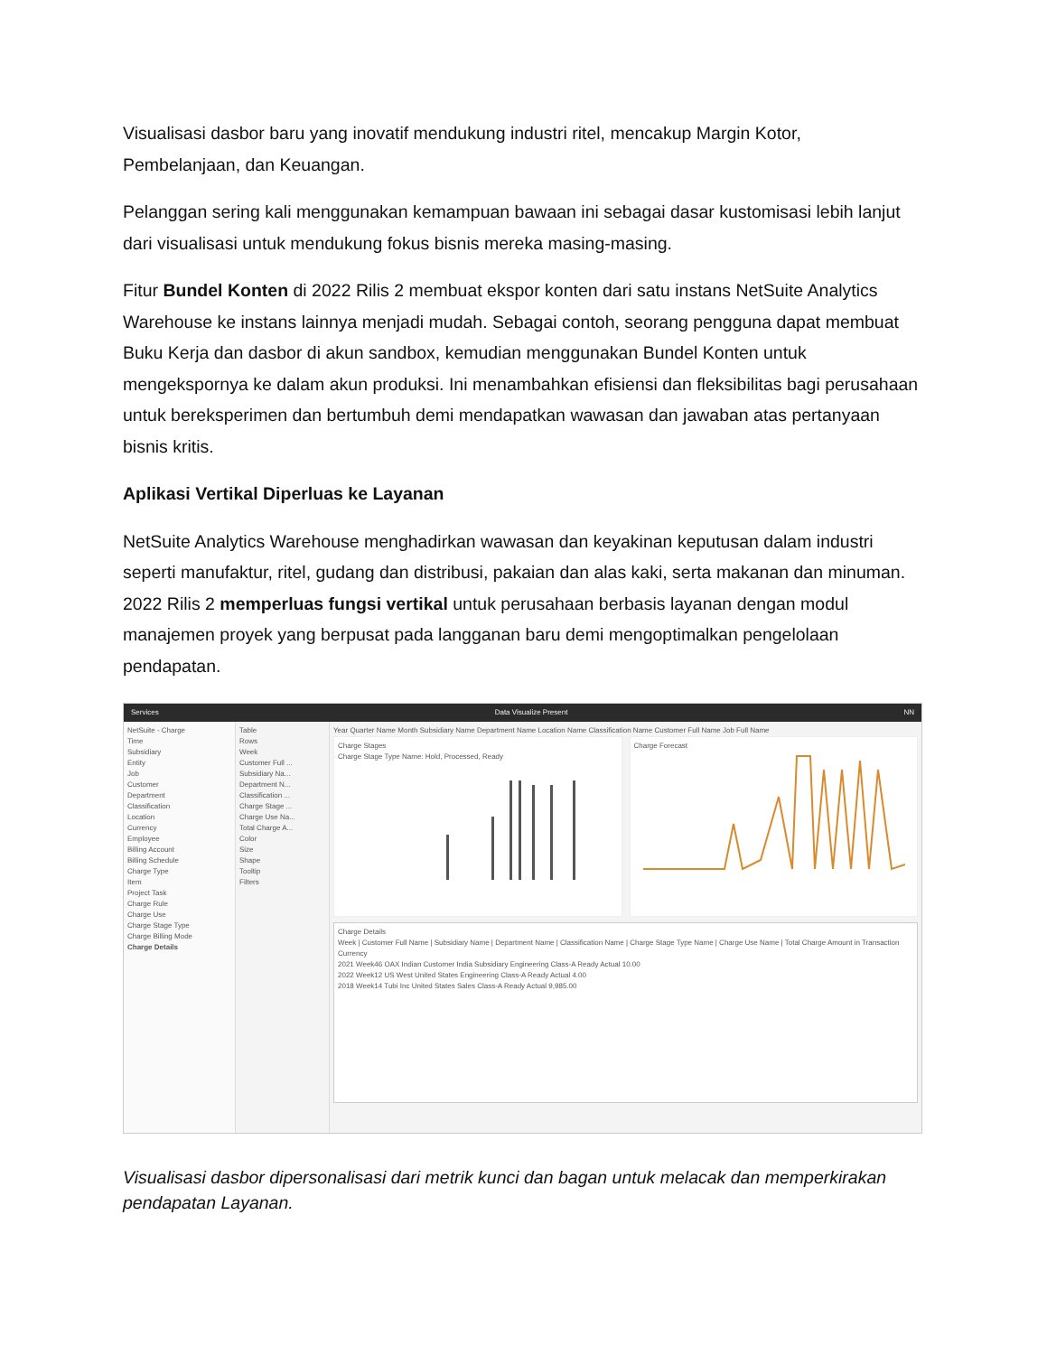Visualisasi dasbor baru yang inovatif mendukung industri ritel, mencakup Margin Kotor, Pembelanjaan, dan Keuangan.
Pelanggan sering kali menggunakan kemampuan bawaan ini sebagai dasar kustomisasi lebih lanjut dari visualisasi untuk mendukung fokus bisnis mereka masing-masing.
Fitur Bundel Konten di 2022 Rilis 2 membuat ekspor konten dari satu instans NetSuite Analytics Warehouse ke instans lainnya menjadi mudah. Sebagai contoh, seorang pengguna dapat membuat Buku Kerja dan dasbor di akun sandbox, kemudian menggunakan Bundel Konten untuk mengekspornya ke dalam akun produksi. Ini menambahkan efisiensi dan fleksibilitas bagi perusahaan untuk bereksperimen dan bertumbuh demi mendapatkan wawasan dan jawaban atas pertanyaan bisnis kritis.
Aplikasi Vertikal Diperluas ke Layanan
NetSuite Analytics Warehouse menghadirkan wawasan dan keyakinan keputusan dalam industri seperti manufaktur, ritel, gudang dan distribusi, pakaian dan alas kaki, serta makanan dan minuman. 2022 Rilis 2 memperluas fungsi vertikal untuk perusahaan berbasis layanan dengan modul manajemen proyek yang berpusat pada langganan baru demi mengoptimalkan pengelolaan pendapatan.
Services Data Visualize Present NN
NetSuite - Charge
Time
Subsidiary
Entity
Job
Customer
Department
Classification
Location
Currency
Employee
Billing Account
Billing Schedule
Charge Type
Item
Project Task
Charge Rule
Charge Use
Charge Stage Type
Charge Billing Mode
Charge Details
Table
Rows
Week
Customer Full ...
Subsidiary Na...
Department N...
Classification ...
Charge Stage ...
Charge Use Na...
Total Charge A...
Color
Size
Shape
Tooltip
Filters
Year Quarter Name Month Subsidiary Name Department Name Location Name Classification Name Customer Full Name Job Full Name
Charge Stages
Charge Stage Type Name: Hold, Processed, Ready
Charge Forecast
Charge Details
Week | Customer Full Name | Subsidiary Name | Department Name | Classification Name | Charge Stage Type Name | Charge Use Name | Total Charge Amount in Transaction Currency
2021 Week46 OAX Indian Customer India Subsidiary Engineering Class-A Ready Actual 10.00
2022 Week12 US West United States Engineering Class-A Ready Actual 4.00
2018 Week14 Tubi Inc United States Sales Class-A Ready Actual 9,985.00
Visualisasi dasbor dipersonalisasi dari metrik kunci dan bagan untuk melacak dan memperkirakan pendapatan Layanan.